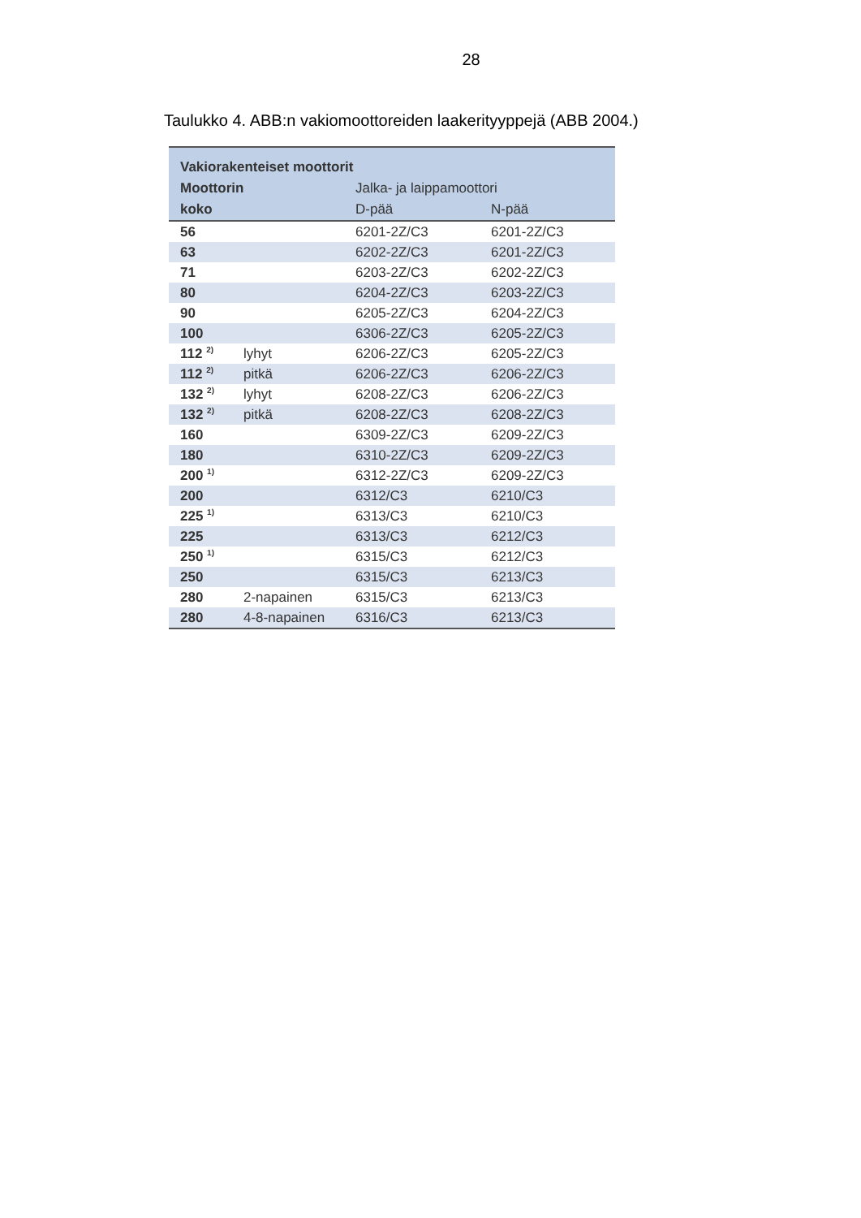28
Taulukko 4. ABB:n vakiomoottoreiden laakerityyppejä (ABB 2004.)
| Vakiorakenteiset moottorit | | | |
| --- | --- | --- | --- |
| Moottorin | | Jalka- ja laippamoottori | |
| koko | | D-pää | N-pää |
| 56 | | 6201-2Z/C3 | 6201-2Z/C3 |
| 63 | | 6202-2Z/C3 | 6201-2Z/C3 |
| 71 | | 6203-2Z/C3 | 6202-2Z/C3 |
| 80 | | 6204-2Z/C3 | 6203-2Z/C3 |
| 90 | | 6205-2Z/C3 | 6204-2Z/C3 |
| 100 | | 6306-2Z/C3 | 6205-2Z/C3 |
| 112 <sup>2)</sup> | lyhyt | 6206-2Z/C3 | 6205-2Z/C3 |
| 112 <sup>2)</sup> | pitkä | 6206-2Z/C3 | 6206-2Z/C3 |
| 132 <sup>2)</sup> | lyhyt | 6208-2Z/C3 | 6206-2Z/C3 |
| 132 <sup>2)</sup> | pitkä | 6208-2Z/C3 | 6208-2Z/C3 |
| 160 | | 6309-2Z/C3 | 6209-2Z/C3 |
| 180 | | 6310-2Z/C3 | 6209-2Z/C3 |
| 200 <sup>1)</sup> | | 6312-2Z/C3 | 6209-2Z/C3 |
| 200 | | 6312/C3 | 6210/C3 |
| 225 <sup>1)</sup> | | 6313/C3 | 6210/C3 |
| 225 | | 6313/C3 | 6212/C3 |
| 250 <sup>1)</sup> | | 6315/C3 | 6212/C3 |
| 250 | | 6315/C3 | 6213/C3 |
| 280 | 2-napainen | 6315/C3 | 6213/C3 |
| 280 | 4-8-napainen | 6316/C3 | 6213/C3 |